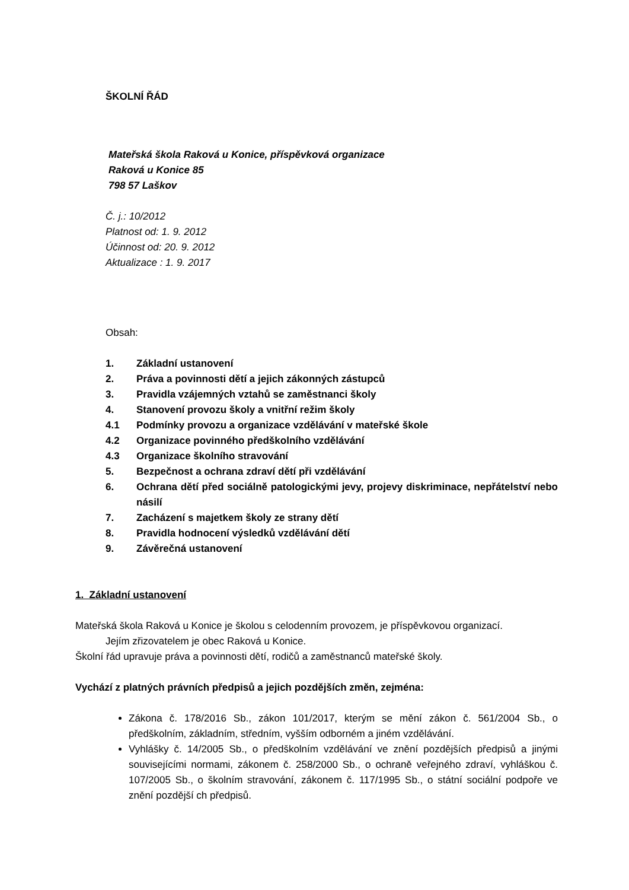ŠKOLNÍ ŘÁD
Mateřská škola Raková u Konice, příspěvková organizace
Raková u Konice 85
798 57 Laškov
Č. j.: 10/2012
Platnost od: 1. 9. 2012
Účinnost od: 20. 9. 2012
Aktualizace : 1. 9. 2017
Obsah:
1. Základní ustanovení
2. Práva a povinnosti dětí a jejich zákonných zástupců
3. Pravidla vzájemných vztahů se zaměstnanci školy
4. Stanovení provozu školy a vnitřní režim školy
4.1 Podmínky provozu a organizace vzdělávání v mateřské škole
4.2 Organizace povinného předškolního vzdělávání
4.3 Organizace školního stravování
5. Bezpečnost a ochrana zdraví dětí při vzdělávání
6. Ochrana dětí před sociálně patologickými jevy, projevy diskriminace, nepřátelství nebo násilí
7. Zacházení s majetkem školy ze strany dětí
8. Pravidla hodnocení výsledků vzdělávání dětí
9. Závěrečná ustanovení
1. Základní ustanovení
Mateřská škola Raková u Konice je školou s celodenním provozem, je příspěvkovou organizací.
Jejím zřizovatelem je obec Raková u Konice.
Školní řád upravuje práva a povinnosti dětí, rodičů a zaměstnanců mateřské školy.
Vychází z platných právních předpisů a jejich pozdějších změn, zejména:
Zákona č. 178/2016 Sb., zákon 101/2017, kterým se mění zákon č. 561/2004 Sb., o předškolním, základním, středním, vyšším odborném a jiném vzdělávání.
Vyhlášky č. 14/2005 Sb., o předškolním vzdělávání ve znění pozdějších předpisů a jinými souvisejícími normami, zákonem č. 258/2000 Sb., o ochraně veřejného zdraví, vyhláškou č. 107/2005 Sb., o školním stravování, zákonem č. 117/1995 Sb., o státní sociální podpoře ve znění pozdější ch předpisů.